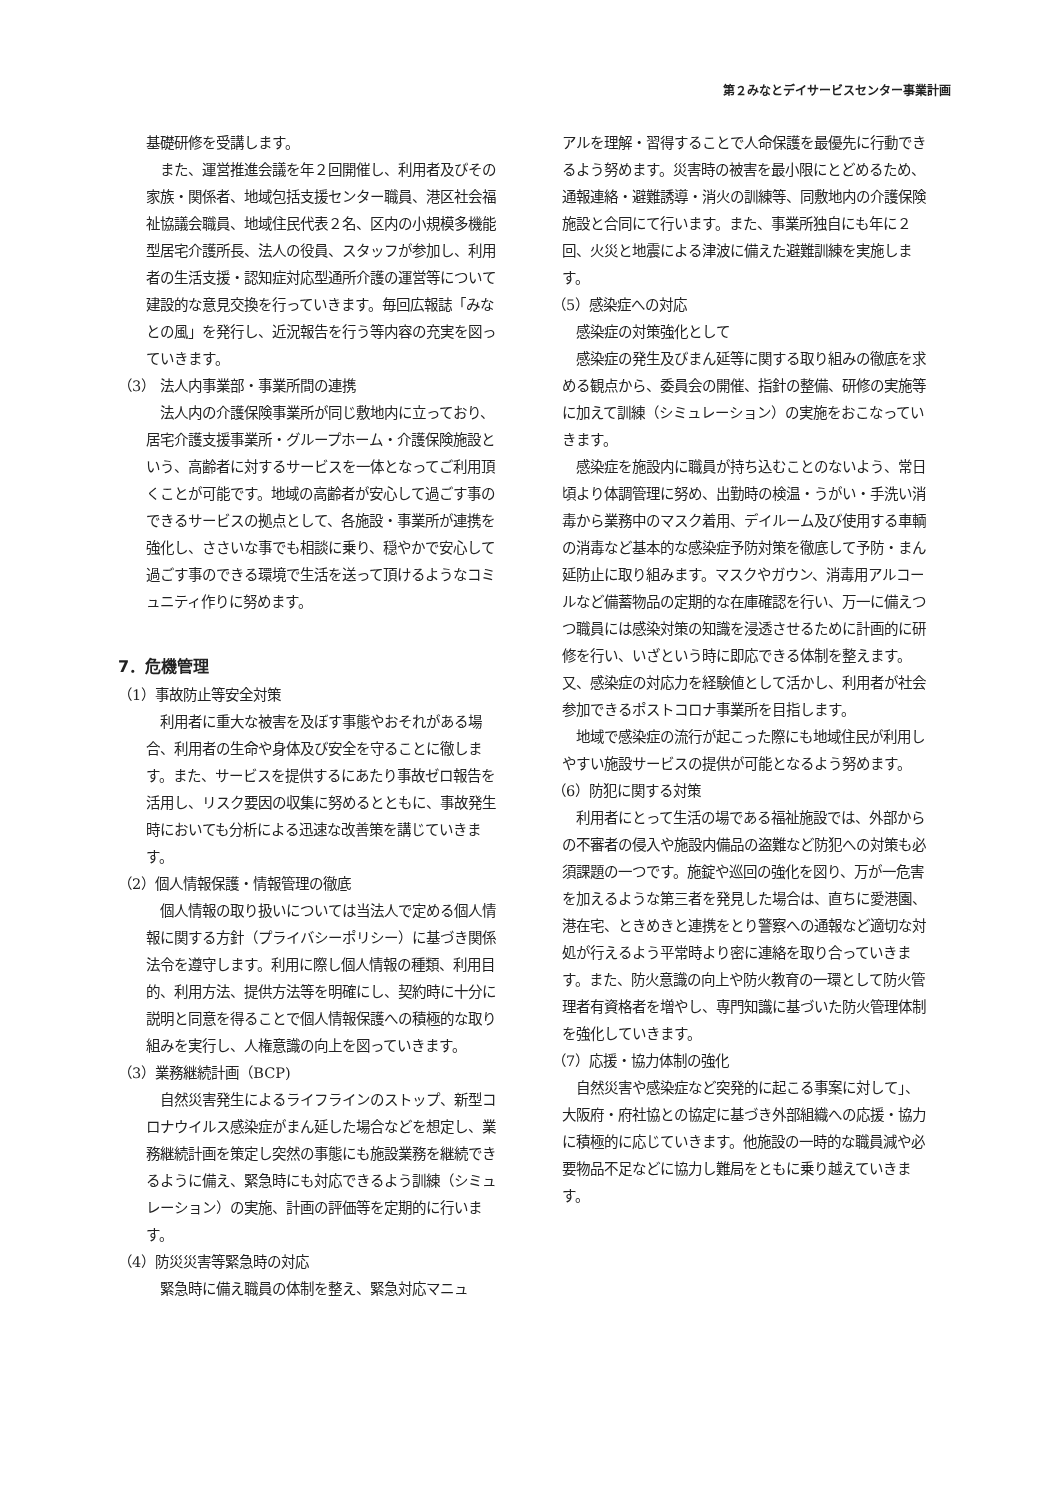第２みなとデイサービスセンター事業計画
基礎研修を受講します。
　また、運営推進会議を年２回開催し、利用者及びその家族・関係者、地域包括支援センター職員、港区社会福祉協議会職員、地域住民代表２名、区内の小規模多機能型居宅介護所長、法人の役員、スタッフが参加し、利用者の生活支援・認知症対応型通所介護の運営等について建設的な意見交換を行っていきます。毎回広報誌「みなとの風」を発行し、近況報告を行う等内容の充実を図っていきます。
（3） 法人内事業部・事業所間の連携
　法人内の介護保険事業所が同じ敷地内に立っており、居宅介護支援事業所・グループホーム・介護保険施設という、高齢者に対するサービスを一体となってご利用頂くことが可能です。地域の高齢者が安心して過ごす事のできるサービスの拠点として、各施設・事業所が連携を強化し、ささいな事でも相談に乗り、穏やかで安心して過ごす事のできる環境で生活を送って頂けるようなコミュニティ作りに努めます。
7．危機管理
（1）事故防止等安全対策
　利用者に重大な被害を及ぼす事態やおそれがある場合、利用者の生命や身体及び安全を守ることに徹します。また、サービスを提供するにあたり事故ゼロ報告を活用し、リスク要因の収集に努めるとともに、事故発生時においても分析による迅速な改善策を講じていきます。
（2）個人情報保護・情報管理の徹底
　個人情報の取り扱いについては当法人で定める個人情報に関する方針（プライバシーポリシー）に基づき関係法令を遵守します。利用に際し個人情報の種類、利用目的、利用方法、提供方法等を明確にし、契約時に十分に説明と同意を得ることで個人情報保護への積極的な取り組みを実行し、人権意識の向上を図っていきます。
（3）業務継続計画（BCP)
　自然災害発生によるライフラインのストップ、新型コロナウイルス感染症がまん延した場合などを想定し、業務継続計画を策定し突然の事態にも施設業務を継続できるように備え、緊急時にも対応できるよう訓練（シミュレーション）の実施、計画の評価等を定期的に行います。
（4）防災災害等緊急時の対応
　緊急時に備え職員の体制を整え、緊急対応マニュ
アルを理解・習得することで人命保護を最優先に行動できるよう努めます。災害時の被害を最小限にとどめるため、通報連絡・避難誘導・消火の訓練等、同敷地内の介護保険施設と合同にて行います。また、事業所独自にも年に２回、火災と地震による津波に備えた避難訓練を実施します。
（5）感染症への対応
　感染症の対策強化として
　感染症の発生及びまん延等に関する取り組みの徹底を求める観点から、委員会の開催、指針の整備、研修の実施等に加えて訓練（シミュレーション）の実施をおこなっていきます。
　感染症を施設内に職員が持ち込むことのないよう、常日頃より体調管理に努め、出勤時の検温・うがい・手洗い消毒から業務中のマスク着用、デイルーム及び使用する車輌の消毒など基本的な感染症予防対策を徹底して予防・まん延防止に取り組みます。マスクやガウン、消毒用アルコールなど備蓄物品の定期的な在庫確認を行い、万一に備えつつ職員には感染対策の知識を浸透させるために計画的に研修を行い、いざという時に即応できる体制を整えます。又、感染症の対応力を経験値として活かし、利用者が社会参加できるポストコロナ事業所を目指します。
　地域で感染症の流行が起こった際にも地域住民が利用しやすい施設サービスの提供が可能となるよう努めます。
（6）防犯に関する対策
　利用者にとって生活の場である福祉施設では、外部からの不審者の侵入や施設内備品の盗難など防犯への対策も必須課題の一つです。施錠や巡回の強化を図り、万が一危害を加えるような第三者を発見した場合は、直ちに愛港園、港在宅、ときめきと連携をとり警察への通報など適切な対処が行えるよう平常時より密に連絡を取り合っていきます。また、防火意識の向上や防火教育の一環として防火管理者有資格者を増やし、専門知識に基づいた防火管理体制を強化していきます。
（7）応援・協力体制の強化
　自然災害や感染症など突発的に起こる事案に対して」、大阪府・府社協との協定に基づき外部組織への応援・協力に積極的に応じていきます。他施設の一時的な職員減や必要物品不足などに協力し難局をともに乗り越えていきます。